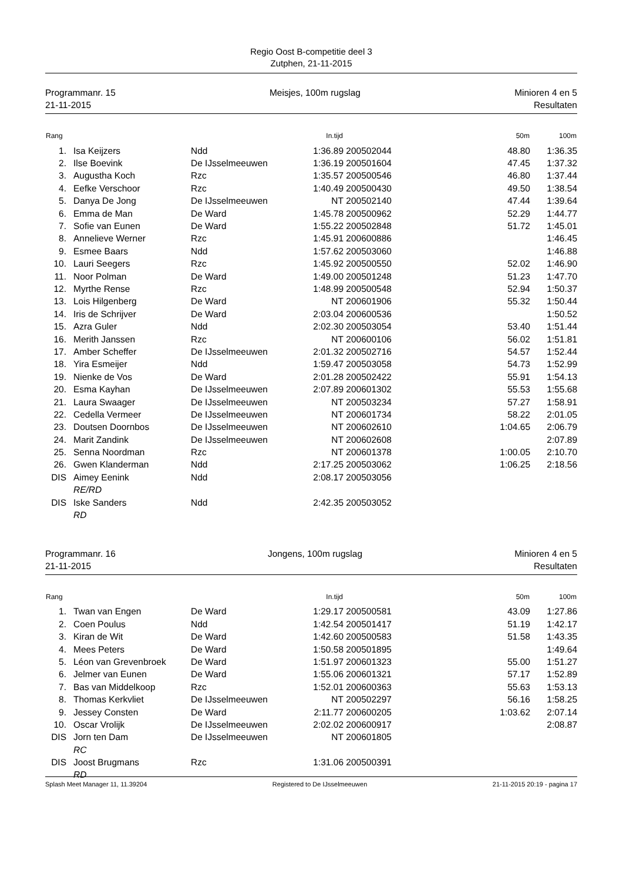Regio Oost B-competitie deel 3
Zutphen, 21-11-2015
Programmanr. 15
21-11-2015
Meisjes, 100m rugslag Minioren 4 en 5
Resultaten
| Rang | | | | In.tijd | | | 50m | 100m |
| --- | --- | --- | --- | --- | --- | --- | --- | --- |
| 1. | | Isa Keijzers | Ndd | 1:36.89 | 200502044 | | 48.80 | 1:36.35 |
| 2. | | Ilse Boevink | De IJsselmeeuwen | 1:36.19 | 200501604 | | 47.45 | 1:37.32 |
| 3. | | Augustha Koch | Rzc | 1:35.57 | 200500546 | | 46.80 | 1:37.44 |
| 4. | | Eefke Verschoor | Rzc | 1:40.49 | 200500430 | | 49.50 | 1:38.54 |
| 5. | | Danya De Jong | De IJsselmeeuwen | NT | 200502140 | | 47.44 | 1:39.64 |
| 6. | | Emma de Man | De Ward | 1:45.78 | 200500962 | | 52.29 | 1:44.77 |
| 7. | | Sofie van Eunen | De Ward | 1:55.22 | 200502848 | | 51.72 | 1:45.01 |
| 8. | | Annelieve Werner | Rzc | 1:45.91 | 200600886 | | | 1:46.45 |
| 9. | | Esmee Baars | Ndd | 1:57.62 | 200503060 | | | 1:46.88 |
| 10. | | Lauri Seegers | Rzc | 1:45.92 | 200500550 | | 52.02 | 1:46.90 |
| 11. | | Noor Polman | De Ward | 1:49.00 | 200501248 | | 51.23 | 1:47.70 |
| 12. | | Myrthe Rense | Rzc | 1:48.99 | 200500548 | | 52.94 | 1:50.37 |
| 13. | | Lois Hilgenberg | De Ward | NT | 200601906 | | 55.32 | 1:50.44 |
| 14. | | Iris de Schrijver | De Ward | 2:03.04 | 200600536 | | | 1:50.52 |
| 15. | | Azra Guler | Ndd | 2:02.30 | 200503054 | | 53.40 | 1:51.44 |
| 16. | | Merith Janssen | Rzc | NT | 200600106 | | 56.02 | 1:51.81 |
| 17. | | Amber Scheffer | De IJsselmeeuwen | 2:01.32 | 200502716 | | 54.57 | 1:52.44 |
| 18. | | Yira Esmeijer | Ndd | 1:59.47 | 200503058 | | 54.73 | 1:52.99 |
| 19. | | Nienke de Vos | De Ward | 2:01.28 | 200502422 | | 55.91 | 1:54.13 |
| 20. | | Esma Kayhan | De IJsselmeeuwen | 2:07.89 | 200601302 | | 55.53 | 1:55.68 |
| 21. | | Laura Swaager | De IJsselmeeuwen | NT | 200503234 | | 57.27 | 1:58.91 |
| 22. | | Cedella Vermeer | De IJsselmeeuwen | NT | 200601734 | | 58.22 | 2:01.05 |
| 23. | | Doutsen Doornbos | De IJsselmeeuwen | NT | 200602610 | | 1:04.65 | 2:06.79 |
| 24. | | Marit Zandink | De IJsselmeeuwen | NT | 200602608 | | | 2:07.89 |
| 25. | | Senna Noordman | Rzc | NT | 200601378 | | 1:00.05 | 2:10.70 |
| 26. | | Gwen Klanderman | Ndd | 2:17.25 | 200503062 | | 1:06.25 | 2:18.56 |
| DIS | | Aimey Eenink | Ndd | 2:08.17 | 200503056 | | | |
| | | RE/RD | | | | | | |
| DIS | | Iske Sanders | Ndd | 2:42.35 | 200503052 | | | |
| | | RD | | | | | | |
Programmanr. 16
21-11-2015
Jongens, 100m rugslag Minioren 4 en 5
Resultaten
| Rang | | | | In.tijd | | | 50m | 100m |
| --- | --- | --- | --- | --- | --- | --- | --- | --- |
| 1. | | Twan van Engen | De Ward | 1:29.17 | 200500581 | | 43.09 | 1:27.86 |
| 2. | | Coen Poulus | Ndd | 1:42.54 | 200501417 | | 51.19 | 1:42.17 |
| 3. | | Kiran de Wit | De Ward | 1:42.60 | 200500583 | | 51.58 | 1:43.35 |
| 4. | | Mees Peters | De Ward | 1:50.58 | 200501895 | | | 1:49.64 |
| 5. | | Léon van Grevenbroek | De Ward | 1:51.97 | 200601323 | | 55.00 | 1:51.27 |
| 6. | | Jelmer van Eunen | De Ward | 1:55.06 | 200601321 | | 57.17 | 1:52.89 |
| 7. | | Bas van Middelkoop | Rzc | 1:52.01 | 200600363 | | 55.63 | 1:53.13 |
| 8. | | Thomas Kerkvliet | De IJsselmeeuwen | NT | 200502297 | | 56.16 | 1:58.25 |
| 9. | | Jessey Consten | De Ward | 2:11.77 | 200600205 | | 1:03.62 | 2:07.14 |
| 10. | | Oscar Vrolijk | De IJsselmeeuwen | 2:02.02 | 200600917 | | | 2:08.87 |
| DIS | | Jorn ten Dam | De IJsselmeeuwen | NT | 200601805 | | | |
| | | RC | | | | | | |
| DIS | | Joost Brugmans | Rzc | 1:31.06 | 200500391 | | | |
| | | RD | | | | | | |
Splash Meet Manager 11, 11.39204
Registered to De IJsselmeeuwen 21-11-2015 20:19 - pagina 17